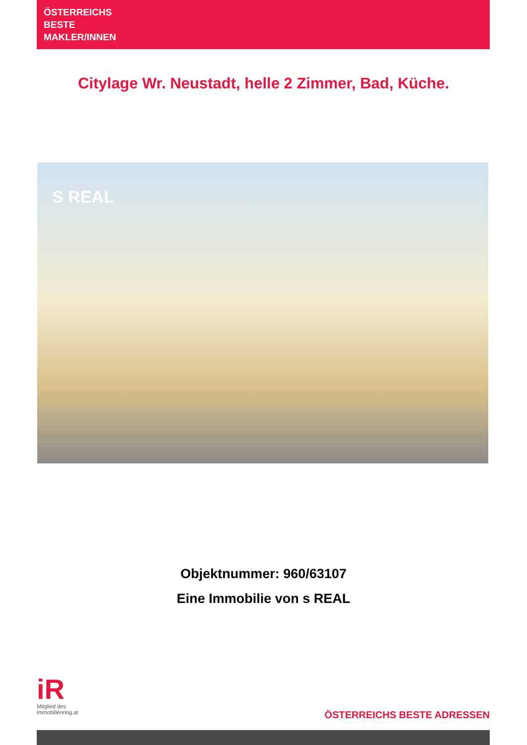ÖSTERREICHS
BESTE
MAKLER/INNEN
Citylage Wr. Neustadt, helle 2 Zimmer, Bad, Küche.
S REAL
Objektnummer: 960/63107
Eine Immobilie von s REAL
iR
Mitglied des
immobilienring.at
ÖSTERREICHS BESTE ADRESSEN